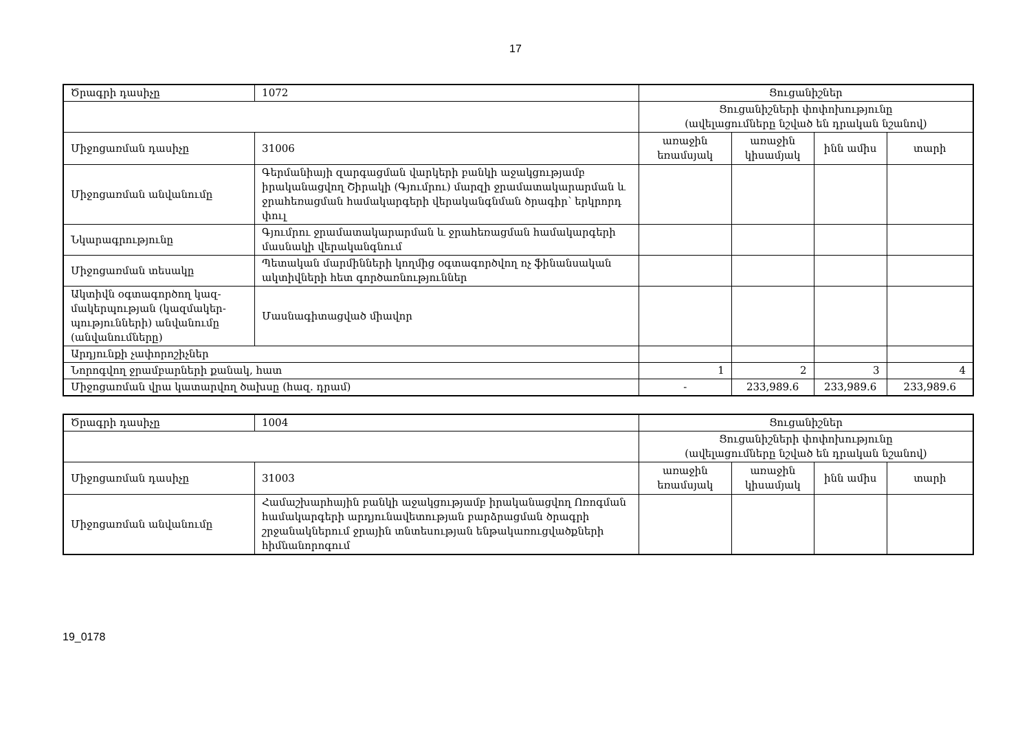17
| Ծրագրի դասիչը | 1072 | Ցուցանիշներ | | | |
| | | Ցուցանիշների փոփոխությունը (ավելացումները նշված են դրական նշանով) | | | |
| Միջոցառման դասիչը | 31006 | առաջին եռամսյակ | առաջին կիսամյակ | ինն ամիս | տարի |
| Միջոցառման անվանումը | Գերմանիայի զարգացման վարկերի բանկի աջակցությամբ իրականացվող Շիրակի (Գյումրու) մարզի ջրամատակարարման և ջրահեռացման համակարգերի վերականգնման ծրագիր՝ երկրորդ փուլ | | | | |
| Նկարագրությունը | Գյումրու ջրամատակարարման և ջրահեռացման համակարգերի մասնակի վերականգնում | | | | |
| Միջոցառման տեսակը | Պետական մարմինների կողմից օգտագործվող ոչ ֆինանսական ակտիվների հետ գործառնություններ | | | | |
| Ակտիվն օգտագործող կազ-մակերպության (կազմակեր-պությունների) անվանումը (անվանումները) | Մասնագիտացված միավոր | | | | |
| Արդյունքի չափորոշիչներ | | | | | |
| Նորոգվող ջրամբարների քանակ, հատ | | 1 | 2 | 3 | 4 |
| Միջոցառման վրա կատարվող ծախսը (հազ. դրամ) | | - | 233,989.6 | 233,989.6 | 233,989.6 |
| Ծրագրի դասիչը | 1004 | Ցուցանիշներ | | | |
| | | Ցուցանիշների փոփոխությունը (ավելացումները նշված են դրական նշանով) | | | |
| Միջոցառման դասիչը | 31003 | առաջին եռամսյակ | առաջին կիսամյակ | ինն ամիս | տարի |
| Միջոցառման անվանումը | Համաշխարհային բանկի աջակցությամբ իրականացվող Ոռոգման համակարգերի արդյունավետության բարձրացման ծրագրի շրջանակներում ջրային տնտեսության ենթակառուցվածքների հիմնանորոգում | | | | |
19_0178